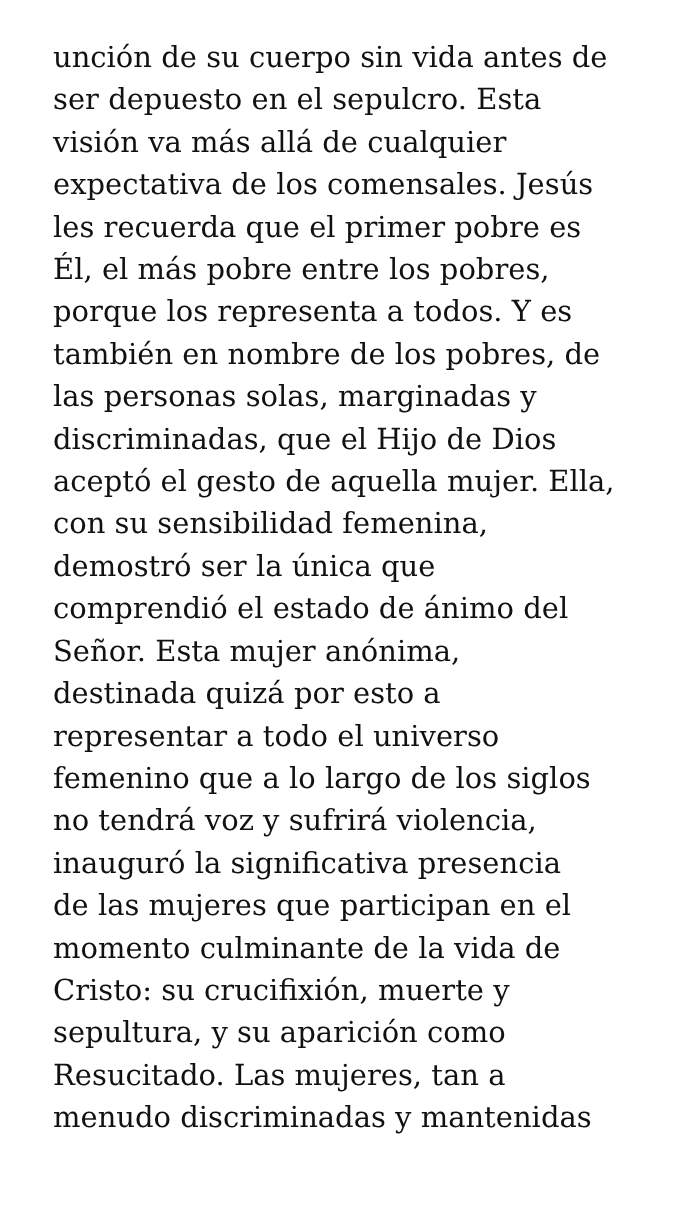unción de su cuerpo sin vida antes de
ser depuesto en el sepulcro. Esta
visión va más allá de cualquier
expectativa de los comensales. Jesús
les recuerda que el primer pobre es
Él, el más pobre entre los pobres,
porque los representa a todos. Y es
también en nombre de los pobres, de
las personas solas, marginadas y
discriminadas, que el Hijo de Dios
aceptó el gesto de aquella mujer. Ella,
con su sensibilidad femenina,
demostró ser la única que
comprendió el estado de ánimo del
Señor. Esta mujer anónima,
destinada quizá por esto a
representar a todo el universo
femenino que a lo largo de los siglos
no tendrá voz y sufrirá violencia,
inauguró la significativa presencia
de las mujeres que participan en el
momento culminante de la vida de
Cristo: su crucifixión, muerte y
sepultura, y su aparición como
Resucitado. Las mujeres, tan a
menudo discriminadas y mantenidas